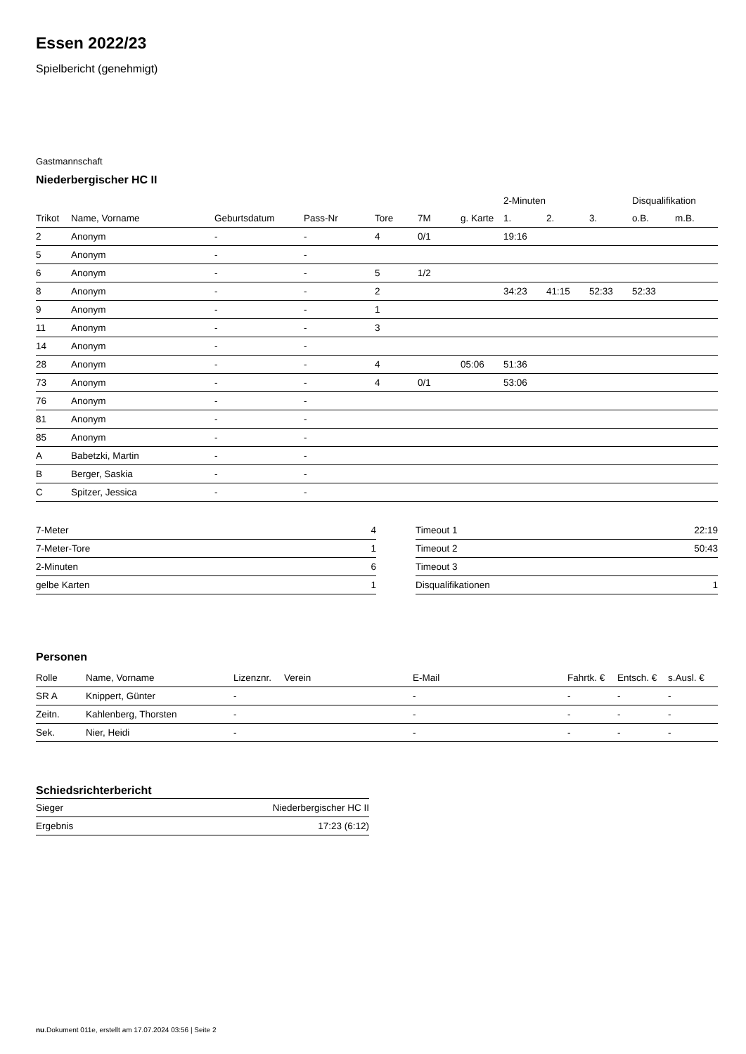Essen 2022/23
Spielbericht (genehmigt)
Gastmannschaft
Niederbergischer HC II
| | | | | | | | 2-Minuten | | | Disqualifikation | |
| --- | --- | --- | --- | --- | --- | --- | --- | --- | --- | --- | --- |
| Trikot | Name, Vorname | Geburtsdatum | Pass-Nr | Tore | 7M | g. Karte | 1. | 2. | 3. | o.B. | m.B. |
| 2 | Anonym | - | - | 4 | 0/1 | | 19:16 | | | | |
| 5 | Anonym | - | - | | | | | | | | |
| 6 | Anonym | - | - | 5 | 1/2 | | | | | | |
| 8 | Anonym | - | - | 2 | | | 34:23 | 41:15 | 52:33 | 52:33 | |
| 9 | Anonym | - | - | 1 | | | | | | | |
| 11 | Anonym | - | - | 3 | | | | | | | |
| 14 | Anonym | - | - | | | | | | | | |
| 28 | Anonym | - | - | 4 | | 05:06 | 51:36 | | | | |
| 73 | Anonym | - | - | 4 | 0/1 | | 53:06 | | | | |
| 76 | Anonym | - | - | | | | | | | | |
| 81 | Anonym | - | - | | | | | | | | |
| 85 | Anonym | - | - | | | | | | | | |
| A | Babetzki, Martin | - | - | | | | | | | | |
| B | Berger, Saskia | - | - | | | | | | | | |
| C | Spitzer, Jessica | - | - | | | | | | | | |
| 7-Meter | 4 |
| 7-Meter-Tore | 1 |
| 2-Minuten | 6 |
| gelbe Karten | 1 |
| Timeout 1 | 22:19 |
| Timeout 2 | 50:43 |
| Timeout 3 | |
| Disqualifikationen | 1 |
Personen
| Rolle | Name, Vorname | Lizenznr. | Verein | E-Mail | Fahrtk. € | Entsch. € | s.Ausl. € |
| --- | --- | --- | --- | --- | --- | --- | --- |
| SR A | Knippert, Günter | - | | - | - | - | - |
| Zeitn. | Kahlenberg, Thorsten | - | | - | - | - | - |
| Sek. | Nier, Heidi | - | | - | - | - | - |
Schiedsrichterbericht
| Sieger | Niederbergischer HC II |
| Ergebnis | 17:23 (6:12) |
nu.Dokument 011e, erstellt am 17.07.2024 03:56 | Seite 2